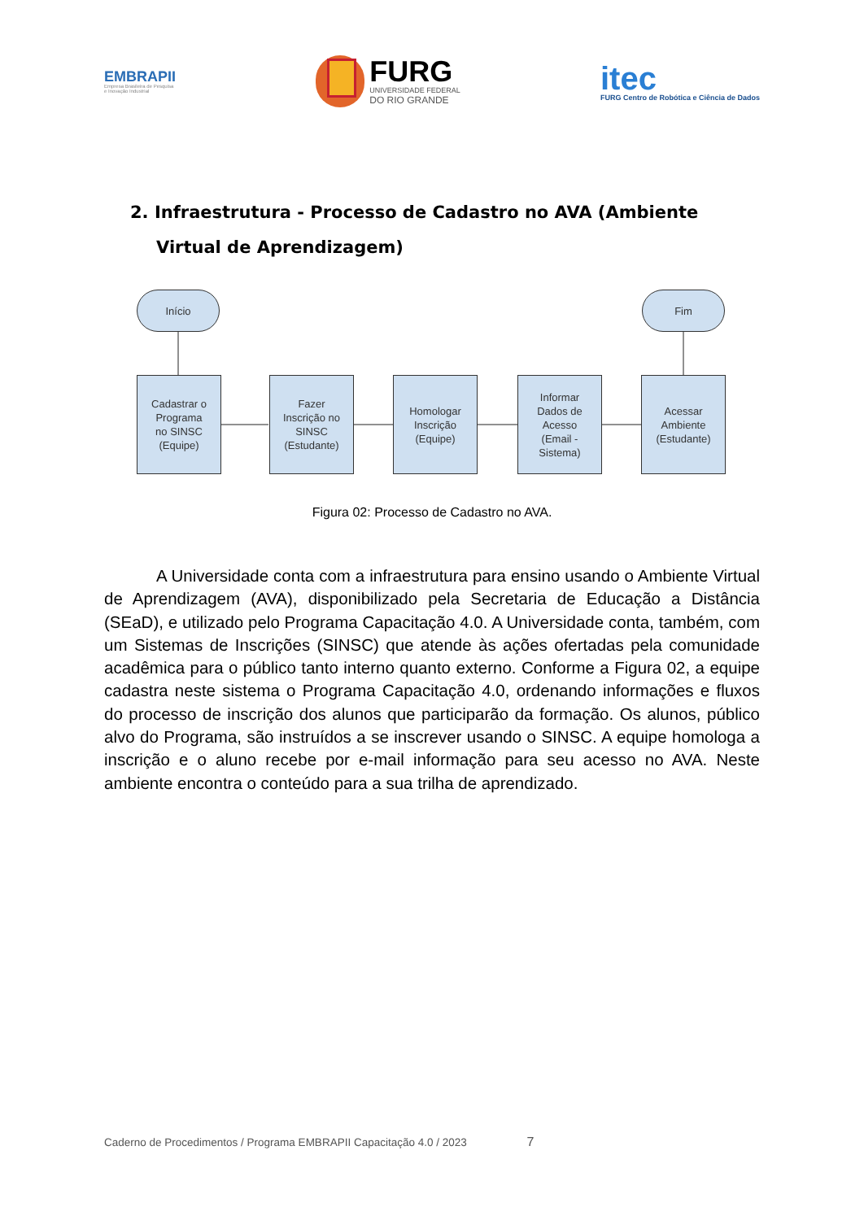EMBRAPII
Empresa Brasileira de Pesquisa
e Inovação Industrial
FURG
UNIVERSIDADE FEDERAL
DO RIO GRANDE
itec
FURG Centro de Robótica e Ciência de Dados
2. Infraestrutura - Processo de Cadastro no AVA (Ambiente Virtual de Aprendizagem)
Início Fim
Cadastrar o
Programa
no SINSC
(Equipe)
Fazer
Inscrição no
SINSC
(Estudante)
Homologar
Inscrição
(Equipe)
Informar
Dados de
Acesso
(Email -
Sistema)
Acessar
Ambiente
(Estudante)
Figura 02: Processo de Cadastro no AVA.
A Universidade conta com a infraestrutura para ensino usando o Ambiente Virtual de Aprendizagem (AVA), disponibilizado pela Secretaria de Educação a Distância (SEaD), e utilizado pelo Programa Capacitação 4.0. A Universidade conta, também, com um Sistemas de Inscrições (SINSC) que atende às ações ofertadas pela comunidade acadêmica para o público tanto interno quanto externo. Conforme a Figura 02, a equipe cadastra neste sistema o Programa Capacitação 4.0, ordenando informações e fluxos do processo de inscrição dos alunos que participarão da formação. Os alunos, público alvo do Programa, são instruídos a se inscrever usando o SINSC. A equipe homologa a inscrição e o aluno recebe por e-mail informação para seu acesso no AVA. Neste ambiente encontra o conteúdo para a sua trilha de aprendizado.
Caderno de Procedimentos / Programa EMBRAPII Capacitação 4.0 / 2023 7